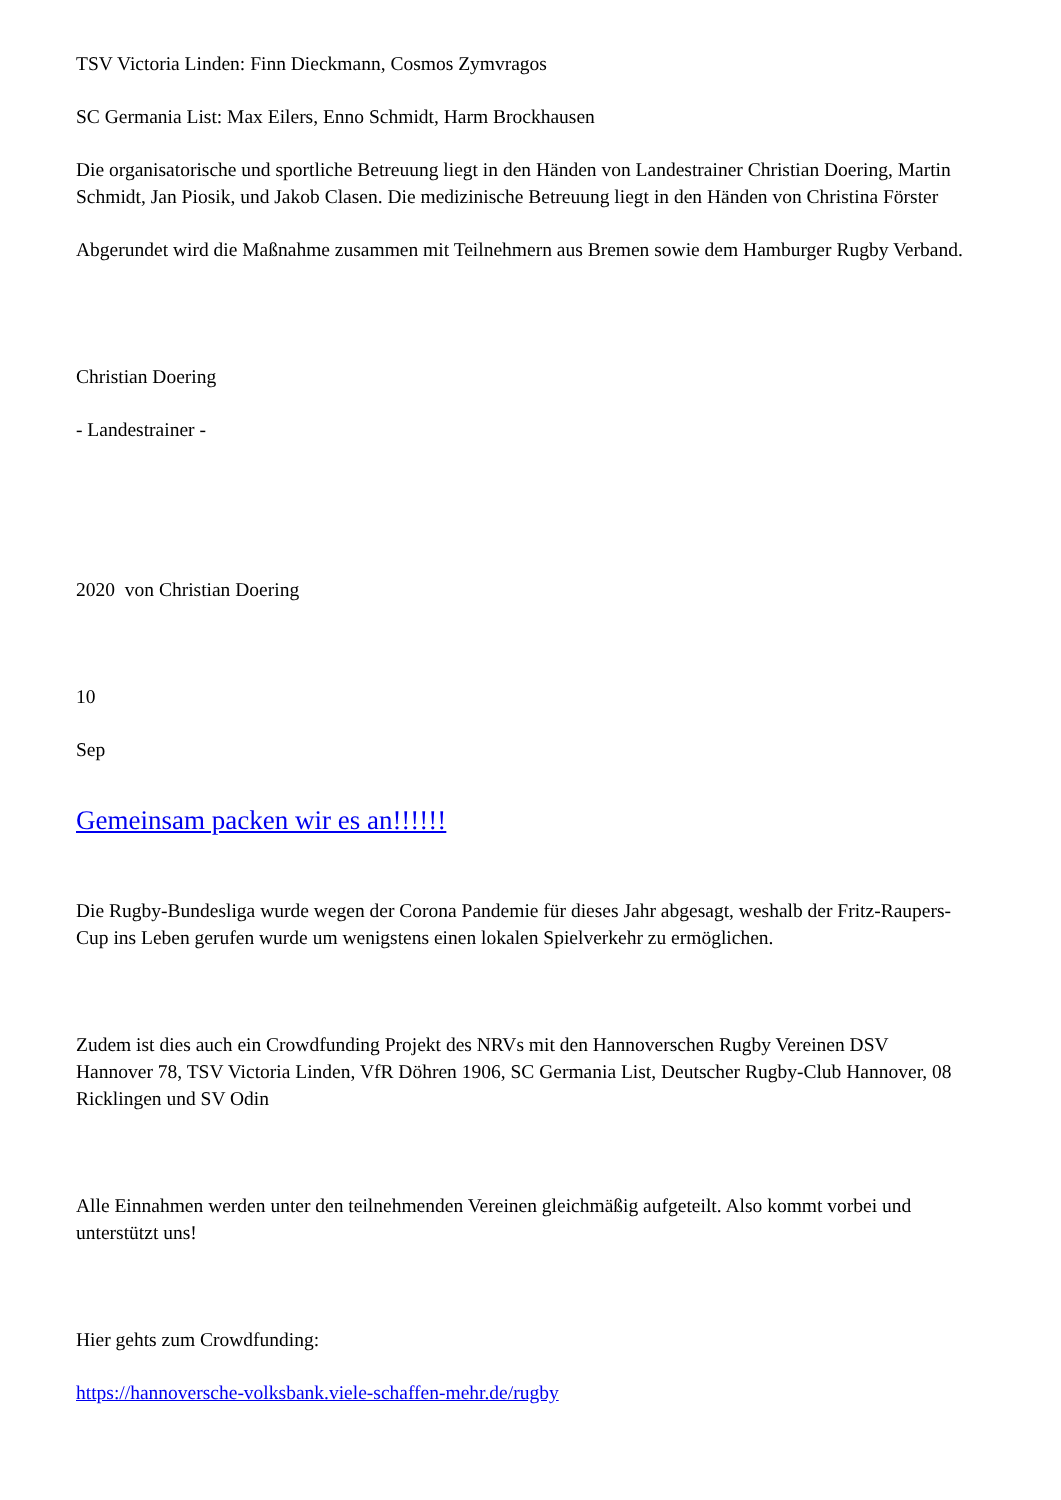TSV Victoria Linden: Finn Dieckmann, Cosmos Zymvragos
SC Germania List: Max Eilers, Enno Schmidt, Harm Brockhausen
Die organisatorische und sportliche Betreuung liegt in den Händen von Landestrainer Christian Doering, Martin Schmidt, Jan Piosik, und Jakob Clasen. Die medizinische Betreuung liegt in den Händen von Christina Förster
Abgerundet wird die Maßnahme zusammen mit Teilnehmern aus Bremen sowie dem Hamburger Rugby Verband.
Christian Doering
- Landestrainer -
2020 von Christian Doering
10
Sep
Gemeinsam packen wir es an!!!!!!
Die Rugby-Bundesliga wurde wegen der Corona Pandemie für dieses Jahr abgesagt, weshalb der Fritz-Raupers-Cup ins Leben gerufen wurde um wenigstens einen lokalen Spielverkehr zu ermöglichen.
Zudem ist dies auch ein Crowdfunding Projekt des NRVs mit den Hannoverschen Rugby Vereinen DSV Hannover 78, TSV Victoria Linden, VfR Döhren 1906, SC Germania List, Deutscher Rugby-Club Hannover, 08 Ricklingen und SV Odin
Alle Einnahmen werden unter den teilnehmenden Vereinen gleichmäßig aufgeteilt. Also kommt vorbei und unterstützt uns!
Hier gehts zum Crowdfunding:
https://hannoversche-volksbank.viele-schaffen-mehr.de/rugby